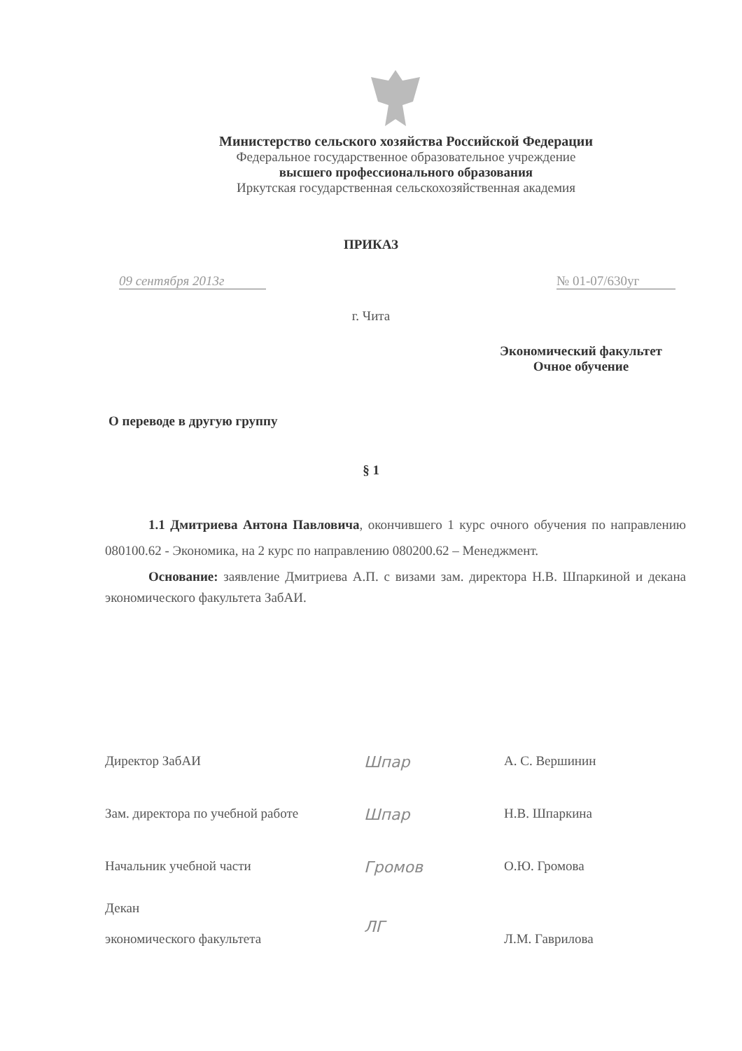Министерство сельского хозяйства Российской Федерации
Федеральное государственное образовательное учреждение
высшего профессионального образования
Иркутская государственная сельскохозяйственная академия
ПРИКАЗ
09 сентября 2013г № 01-07/630уг
г. Чита
Экономический факультет
Очное обучение
О переводе в другую группу
§ 1
1.1 Дмитриева Антона Павловича, окончившего 1 курс очного обучения по направлению 080100.62 - Экономика, на 2 курс по направлению 080200.62 – Менеджмент.
Основание: заявление Дмитриева А.П. с визами зам. директора Н.В. Шпаркиной и декана экономического факультета ЗабАИ.
Директор ЗабАИ
Шпар
А. С. Вершинин
Зам. директора по учебной работе
Шпар
Н.В. Шпаркина
Начальник учебной части
Громов
О.Ю. Громова
Декан
экономического факультета
ЛГ
Л.М. Гаврилова